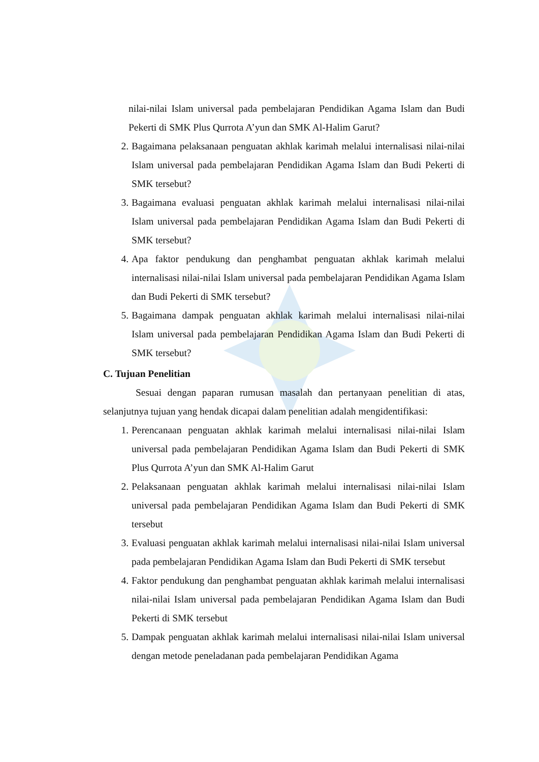nilai-nilai Islam universal pada pembelajaran Pendidikan Agama Islam dan Budi Pekerti di SMK Plus Qurrota A’yun dan SMK Al-Halim Garut?
2. Bagaimana pelaksanaan penguatan akhlak karimah melalui internalisasi nilai-nilai Islam universal pada pembelajaran Pendidikan Agama Islam dan Budi Pekerti di SMK tersebut?
3. Bagaimana evaluasi penguatan akhlak karimah melalui internalisasi nilai-nilai Islam universal pada pembelajaran Pendidikan Agama Islam dan Budi Pekerti di SMK tersebut?
4. Apa faktor pendukung dan penghambat penguatan akhlak karimah melalui internalisasi nilai-nilai Islam universal pada pembelajaran Pendidikan Agama Islam dan Budi Pekerti di SMK tersebut?
5. Bagaimana dampak penguatan akhlak karimah melalui internalisasi nilai-nilai Islam universal pada pembelajaran Pendidikan Agama Islam dan Budi Pekerti di SMK tersebut?
C. Tujuan Penelitian
Sesuai dengan paparan rumusan masalah dan pertanyaan penelitian di atas, selanjutnya tujuan yang hendak dicapai dalam penelitian adalah mengidentifikasi:
1. Perencanaan penguatan akhlak karimah melalui internalisasi nilai-nilai Islam universal pada pembelajaran Pendidikan Agama Islam dan Budi Pekerti di SMK Plus Qurrota A’yun dan SMK Al-Halim Garut
2. Pelaksanaan penguatan akhlak karimah melalui internalisasi nilai-nilai Islam universal pada pembelajaran Pendidikan Agama Islam dan Budi Pekerti di SMK tersebut
3. Evaluasi penguatan akhlak karimah melalui internalisasi nilai-nilai Islam universal pada pembelajaran Pendidikan Agama Islam dan Budi Pekerti di SMK tersebut
4. Faktor pendukung dan penghambat penguatan akhlak karimah melalui internalisasi nilai-nilai Islam universal pada pembelajaran Pendidikan Agama Islam dan Budi Pekerti di SMK tersebut
5. Dampak penguatan akhlak karimah melalui internalisasi nilai-nilai Islam universal dengan metode peneladanan pada pembelajaran Pendidikan Agama